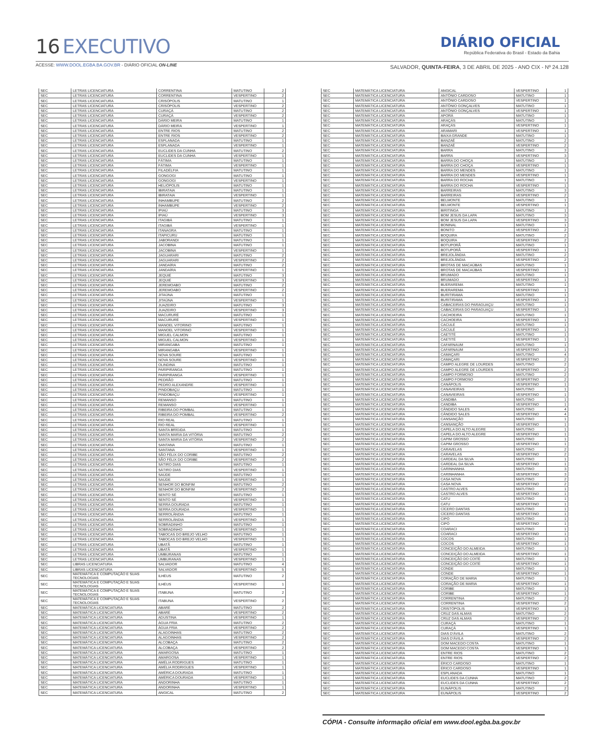16 EXECUTIVO
DIÁRIO OFICIAL
República Federativa do Brasil - Estado da Bahia
ACESSE: WWW.DOOL.EGBA.BA.GOV.BR - DIÁRIO OFICIAL ON-LINE
SALVADOR, QUINTA-FEIRA, 3 DE ABRIL DE 2025 - ANO CIX - Nº 24.128
| SEC | LETRAS LICENCIATURA | CORRENTINA | MATUTINO | 2 |
| SEC | LETRAS LICENCIATURA | CORRENTINA | VESPERTINO | 2 |
| SEC | LETRAS LICENCIATURA | CRISÓPOLIS | MATUTINO | 1 |
| SEC | LETRAS LICENCIATURA | CRISÓPOLIS | VESPERTINO | 2 |
| SEC | LETRAS LICENCIATURA | CURAÇÁ | MATUTINO | 2 |
| SEC | LETRAS LICENCIATURA | CURAÇÁ | VESPERTINO | 2 |
| SEC | LETRAS LICENCIATURA | DÁRIO MEIRA | MATUTINO | 1 |
| SEC | LETRAS LICENCIATURA | DÁRIO MEIRA | VESPERTINO | 1 |
| SEC | LETRAS LICENCIATURA | ENTRE RIOS | MATUTINO | 2 |
| SEC | LETRAS LICENCIATURA | ENTRE RIOS | VESPERTINO | 2 |
| SEC | LETRAS LICENCIATURA | ESPLANADA | MATUTINO | 1 |
| SEC | LETRAS LICENCIATURA | ESPLANADA | VESPERTINO | 1 |
| SEC | LETRAS LICENCIATURA | EUCLIDES DA CUNHA | MATUTINO | 2 |
| SEC | LETRAS LICENCIATURA | EUCLIDES DA CUNHA | VESPERTINO | 1 |
| SEC | LETRAS LICENCIATURA | FÁTIMA | MATUTINO | 1 |
| SEC | LETRAS LICENCIATURA | FÁTIMA | VESPERTINO | 1 |
| SEC | LETRAS LICENCIATURA | FILADÉLFIA | MATUTINO | 1 |
| SEC | LETRAS LICENCIATURA | GONGOGI | MATUTINO | 1 |
| SEC | LETRAS LICENCIATURA | GONGOGI | VESPERTINO | 1 |
| SEC | LETRAS LICENCIATURA | HELIÓPOLIS | MATUTINO | 1 |
| SEC | LETRAS LICENCIATURA | IBIRATAIA | MATUTINO | 1 |
| SEC | LETRAS LICENCIATURA | IBIRATAIA | VESPERTINO | 1 |
| SEC | LETRAS LICENCIATURA | INHAMBUPE | MATUTINO | 2 |
| SEC | LETRAS LICENCIATURA | INHAMBUPE | VESPERTINO | 2 |
| SEC | LETRAS LICENCIATURA | IPIAÚ | MATUTINO | 3 |
| SEC | LETRAS LICENCIATURA | IPIAÚ | VESPERTINO | 3 |
| SEC | LETRAS LICENCIATURA | ITAGIBÁ | MATUTINO | 1 |
| SEC | LETRAS LICENCIATURA | ITAGIBÁ | VESPERTINO | 1 |
| SEC | LETRAS LICENCIATURA | ITANAGRA | MATUTINO | 1 |
| SEC | LETRAS LICENCIATURA | ITAPICURU | MATUTINO | 1 |
| SEC | LETRAS LICENCIATURA | JABORANDI | MATUTINO | 1 |
| SEC | LETRAS LICENCIATURA | JACOBINA | MATUTINO | 1 |
| SEC | LETRAS LICENCIATURA | JACOBINA | VESPERTINO | 1 |
| SEC | LETRAS LICENCIATURA | JAGUARARI | MATUTINO | 2 |
| SEC | LETRAS LICENCIATURA | JAGUARARI | VESPERTINO | 2 |
| SEC | LETRAS LICENCIATURA | JANDAÍRA | MATUTINO | 2 |
| SEC | LETRAS LICENCIATURA | JANDAÍRA | VESPERTINO | 1 |
| SEC | LETRAS LICENCIATURA | JEQUIÉ | MATUTINO | 3 |
| SEC | LETRAS LICENCIATURA | JEQUIÉ | VESPERTINO | 3 |
| SEC | LETRAS LICENCIATURA | JEREMOABO | MATUTINO | 2 |
| SEC | LETRAS LICENCIATURA | JEREMOABO | VESPERTINO | 2 |
| SEC | LETRAS LICENCIATURA | JITAÚNA | MATUTINO | 1 |
| SEC | LETRAS LICENCIATURA | JITAÚNA | VESPERTINO | 1 |
| SEC | LETRAS LICENCIATURA | JUAZEIRO | MATUTINO | 3 |
| SEC | LETRAS LICENCIATURA | JUAZEIRO | VESPERTINO | 3 |
| SEC | LETRAS LICENCIATURA | MACURURÉ | MATUTINO | 1 |
| SEC | LETRAS LICENCIATURA | MACURURÉ | VESPERTINO | 1 |
| SEC | LETRAS LICENCIATURA | MANOEL VITORINO | MATUTINO | 1 |
| SEC | LETRAS LICENCIATURA | MANOEL VITORINO | VESPERTINO | 1 |
| SEC | LETRAS LICENCIATURA | MIGUEL CALMON | MATUTINO | 1 |
| SEC | LETRAS LICENCIATURA | MIGUEL CALMON | VESPERTINO | 1 |
| SEC | LETRAS LICENCIATURA | MIRANGABA | MATUTINO | 1 |
| SEC | LETRAS LICENCIATURA | MIRANGABA | VESPERTINO | 1 |
| SEC | LETRAS LICENCIATURA | NOVA SOURE | MATUTINO | 1 |
| SEC | LETRAS LICENCIATURA | NOVA SOURE | VESPERTINO | 1 |
| SEC | LETRAS LICENCIATURA | OLINDINA | MATUTINO | 1 |
| SEC | LETRAS LICENCIATURA | PARIPIRANGA | MATUTINO | 1 |
| SEC | LETRAS LICENCIATURA | PARIPIRANGA | VESPERTINO | 1 |
| SEC | LETRAS LICENCIATURA | PEDRÃO | MATUTINO | 1 |
| SEC | LETRAS LICENCIATURA | PEDRO ALEXANDRE | VESPERTINO | 1 |
| SEC | LETRAS LICENCIATURA | PINDOBAÇU | MATUTINO | 1 |
| SEC | LETRAS LICENCIATURA | PINDOBAÇU | VESPERTINO | 1 |
| SEC | LETRAS LICENCIATURA | REMANSO | MATUTINO | 1 |
| SEC | LETRAS LICENCIATURA | REMANSO | VESPERTINO | 1 |
| SEC | LETRAS LICENCIATURA | RIBEIRA DO POMBAL | MATUTINO | 1 |
| SEC | LETRAS LICENCIATURA | RIBEIRA DO POMBAL | VESPERTINO | 2 |
| SEC | LETRAS LICENCIATURA | RIO REAL | MATUTINO | 1 |
| SEC | LETRAS LICENCIATURA | RIO REAL | VESPERTINO | 1 |
| SEC | LETRAS LICENCIATURA | SANTA BRÍGIDA | MATUTINO | 1 |
| SEC | LETRAS LICENCIATURA | SANTA MARIA DA VITÓRIA | MATUTINO | 2 |
| SEC | LETRAS LICENCIATURA | SANTA MARIA DA VITÓRIA | VESPERTINO | 2 |
| SEC | LETRAS LICENCIATURA | SANTANA | MATUTINO | 1 |
| SEC | LETRAS LICENCIATURA | SANTANA | VESPERTINO | 1 |
| SEC | LETRAS LICENCIATURA | SÃO FÉLIX DO CORIBE | MATUTINO | 2 |
| SEC | LETRAS LICENCIATURA | SÃO FÉLIX DO CORIBE | VESPERTINO | 2 |
| SEC | LETRAS LICENCIATURA | SÁTIRO DIAS | MATUTINO | 1 |
| SEC | LETRAS LICENCIATURA | SÁTIRO DIAS | VESPERTINO | 1 |
| SEC | LETRAS LICENCIATURA | SAÚDE | MATUTINO | 1 |
| SEC | LETRAS LICENCIATURA | SAÚDE | VESPERTINO | 1 |
| SEC | LETRAS LICENCIATURA | SENHOR DO BONFIM | MATUTINO | 2 |
| SEC | LETRAS LICENCIATURA | SENHOR DO BONFIM | VESPERTINO | 2 |
| SEC | LETRAS LICENCIATURA | SENTO SÉ | MATUTINO | 1 |
| SEC | LETRAS LICENCIATURA | SENTO SÉ | VESPERTINO | 1 |
| SEC | LETRAS LICENCIATURA | SERRA DOURADA | MATUTINO | 1 |
| SEC | LETRAS LICENCIATURA | SERRA DOURADA | VESPERTINO | 1 |
| SEC | LETRAS LICENCIATURA | SERROLÂNDIA | MATUTINO | 1 |
| SEC | LETRAS LICENCIATURA | SERROLÂNDIA | VESPERTINO | 1 |
| SEC | LETRAS LICENCIATURA | SOBRADINHO | MATUTINO | 1 |
| SEC | LETRAS LICENCIATURA | SOBRADINHO | VESPERTINO | 1 |
| SEC | LETRAS LICENCIATURA | TABOCAS DO BREJO VELHO | MATUTINO | 1 |
| SEC | LETRAS LICENCIATURA | TABOCAS DO BREJO VELHO | VESPERTINO | 1 |
| SEC | LETRAS LICENCIATURA | UBATÃ | MATUTINO | 1 |
| SEC | LETRAS LICENCIATURA | UBATÃ | VESPERTINO | 1 |
| SEC | LETRAS LICENCIATURA | UMBURANAS | MATUTINO | 1 |
| SEC | LETRAS LICENCIATURA | UMBURANAS | VESPERTINO | 1 |
| SEC | LIBRAS LICENCIATURA | SALVADOR | MATUTINO | 4 |
| SEC | LIBRAS LICENCIATURA | SALVADOR | VESPERTINO | 5 |
| SEC | MATEMÁTICA E COMPUTAÇÃO E SUAS TECNOLOGIAS | ILHÉUS | MATUTINO | 2 |
| SEC | MATEMÁTICA E COMPUTAÇÃO E SUAS TECNOLOGIAS | ILHÉUS | VESPERTINO | 1 |
| SEC | MATEMÁTICA E COMPUTAÇÃO E SUAS TECNOLOGIAS | ITABUNA | MATUTINO | 2 |
| SEC | MATEMÁTICA E COMPUTAÇÃO E SUAS TECNOLOGIAS | ITABUNA | VESPERTINO | 2 |
| SEC | MATEMÁTICA LICENCIATURA | ABARÉ | MATUTINO | 2 |
| SEC | MATEMÁTICA LICENCIATURA | ABARÉ | VESPERTINO | 2 |
| SEC | MATEMÁTICA LICENCIATURA | ADUSTINA | VESPERTINO | 1 |
| SEC | MATEMÁTICA LICENCIATURA | ÁGUA FRIA | MATUTINO | 2 |
| SEC | MATEMÁTICA LICENCIATURA | ÁGUA FRIA | VESPERTINO | 2 |
| SEC | MATEMÁTICA LICENCIATURA | ALAGOINHAS | MATUTINO | 2 |
| SEC | MATEMÁTICA LICENCIATURA | ALAGOINHAS | VESPERTINO | 2 |
| SEC | MATEMÁTICA LICENCIATURA | ALCOBAÇA | MATUTINO | 2 |
| SEC | MATEMÁTICA LICENCIATURA | ALCOBAÇA | VESPERTINO | 2 |
| SEC | MATEMÁTICA LICENCIATURA | AMARGOSA | MATUTINO | 1 |
| SEC | MATEMÁTICA LICENCIATURA | AMARGOSA | VESPERTINO | 1 |
| SEC | MATEMÁTICA LICENCIATURA | AMÉLIA RODRIGUES | MATUTINO | 1 |
| SEC | MATEMÁTICA LICENCIATURA | AMÉLIA RODRIGUES | VESPERTINO | 1 |
| SEC | MATEMÁTICA LICENCIATURA | AMÉRICA DOURADA | MATUTINO | 1 |
| SEC | MATEMÁTICA LICENCIATURA | AMÉRICA DOURADA | VESPERTINO | 1 |
| SEC | MATEMÁTICA LICENCIATURA | ANDORINHA | MATUTINO | 1 |
| SEC | MATEMÁTICA LICENCIATURA | ANDORINHA | VESPERTINO | 1 |
| SEC | MATEMÁTICA LICENCIATURA | ANGICAL | MATUTINO | 2 |
| SEC | MATEMÁTICA LICENCIATURA | ANGICAL | VESPERTINO | 1 |
| SEC | MATEMÁTICA LICENCIATURA | ANTÔNIO CARDOSO | MATUTINO | 1 |
| SEC | MATEMÁTICA LICENCIATURA | ANTÔNIO CARDOSO | VESPERTINO | 1 |
| SEC | MATEMÁTICA LICENCIATURA | ANTÔNIO GONÇALVES | MATUTINO | 1 |
| SEC | MATEMÁTICA LICENCIATURA | ANTÔNIO GONÇALVES | VESPERTINO | 1 |
| SEC | MATEMÁTICA LICENCIATURA | APORÁ | MATUTINO | 1 |
| SEC | MATEMÁTICA LICENCIATURA | ARAÇÁS | MATUTINO | 1 |
| SEC | MATEMÁTICA LICENCIATURA | ARAÇÁS | VESPERTINO | 1 |
| SEC | MATEMÁTICA LICENCIATURA | ARAMARI | VESPERTINO | 1 |
| SEC | MATEMÁTICA LICENCIATURA | BAIXA GRANDE | MATUTINO | 1 |
| SEC | MATEMÁTICA LICENCIATURA | BANZAÊ | MATUTINO | 2 |
| SEC | MATEMÁTICA LICENCIATURA | BANZAÊ | VESPERTINO | 2 |
| SEC | MATEMÁTICA LICENCIATURA | BARRA | MATUTINO | 3 |
| SEC | MATEMÁTICA LICENCIATURA | BARRA | VESPERTINO | 3 |
| SEC | MATEMÁTICA LICENCIATURA | BARRA DO CHOÇA | MATUTINO | 1 |
| SEC | MATEMÁTICA LICENCIATURA | BARRA DO CHOÇA | VESPERTINO | 1 |
| SEC | MATEMÁTICA LICENCIATURA | BARRA DO MENDES | MATUTINO | 1 |
| SEC | MATEMÁTICA LICENCIATURA | BARRA DO MENDES | VESPERTINO | 1 |
| SEC | MATEMÁTICA LICENCIATURA | BARRA DO ROCHA | MATUTINO | 1 |
| SEC | MATEMÁTICA LICENCIATURA | BARRA DO ROCHA | VESPERTINO | 1 |
| SEC | MATEMÁTICA LICENCIATURA | BARREIRAS | MATUTINO | 3 |
| SEC | MATEMÁTICA LICENCIATURA | BARREIRAS | VESPERTINO | 2 |
| SEC | MATEMÁTICA LICENCIATURA | BELMONTE | MATUTINO | 1 |
| SEC | MATEMÁTICA LICENCIATURA | BELMONTE | VESPERTINO | 1 |
| SEC | MATEMÁTICA LICENCIATURA | BIRITINGA | MATUTINO | 1 |
| SEC | MATEMÁTICA LICENCIATURA | BOM JESUS DA LAPA | MATUTINO | 3 |
| SEC | MATEMÁTICA LICENCIATURA | BOM JESUS DA LAPA | VESPERTINO | 3 |
| SEC | MATEMÁTICA LICENCIATURA | BONINAL | MATUTINO | 1 |
| SEC | MATEMÁTICA LICENCIATURA | BONITO | VESPERTINO | 2 |
| SEC | MATEMÁTICA LICENCIATURA | BOQUIRA | MATUTINO | 2 |
| SEC | MATEMÁTICA LICENCIATURA | BOQUIRA | VESPERTINO | 2 |
| SEC | MATEMÁTICA LICENCIATURA | BOTUPORÃ | MATUTINO | 1 |
| SEC | MATEMÁTICA LICENCIATURA | BOTUPORÃ | VESPERTINO | 1 |
| SEC | MATEMÁTICA LICENCIATURA | BREJOLÂNDIA | MATUTINO | 2 |
| SEC | MATEMÁTICA LICENCIATURA | BREJOLÂNDIA | VESPERTINO | 2 |
| SEC | MATEMÁTICA LICENCIATURA | BROTAS DE MACAÚBAS | MATUTINO | 1 |
| SEC | MATEMÁTICA LICENCIATURA | BROTAS DE MACAÚBAS | VESPERTINO | 1 |
| SEC | MATEMÁTICA LICENCIATURA | BRUMADO | MATUTINO | 1 |
| SEC | MATEMÁTICA LICENCIATURA | BRUMADO | VESPERTINO | 1 |
| SEC | MATEMÁTICA LICENCIATURA | BUERAREMA | MATUTINO | 1 |
| SEC | MATEMÁTICA LICENCIATURA | BUERAREMA | VESPERTINO | 1 |
| SEC | MATEMÁTICA LICENCIATURA | BURITIRAMA | MATUTINO | 1 |
| SEC | MATEMÁTICA LICENCIATURA | BURITIRAMA | VESPERTINO | 1 |
| SEC | MATEMÁTICA LICENCIATURA | CABACEIRAS DO PARAGUAÇU | MATUTINO | 1 |
| SEC | MATEMÁTICA LICENCIATURA | CABACEIRAS DO PARAGUAÇU | VESPERTINO | 1 |
| SEC | MATEMÁTICA LICENCIATURA | CACHOEIRA | MATUTINO | 1 |
| SEC | MATEMÁTICA LICENCIATURA | CACHOEIRA | VESPERTINO | 1 |
| SEC | MATEMÁTICA LICENCIATURA | CACULÉ | MATUTINO | 1 |
| SEC | MATEMÁTICA LICENCIATURA | CACULÉ | VESPERTINO | 1 |
| SEC | MATEMÁTICA LICENCIATURA | CAETITÉ | MATUTINO | 1 |
| SEC | MATEMÁTICA LICENCIATURA | CAETITÉ | VESPERTINO | 1 |
| SEC | MATEMÁTICA LICENCIATURA | CAFARNAUM | MATUTINO | 1 |
| SEC | MATEMÁTICA LICENCIATURA | CAFARNAUM | VESPERTINO | 1 |
| SEC | MATEMÁTICA LICENCIATURA | CAMAÇARI | MATUTINO | 4 |
| SEC | MATEMÁTICA LICENCIATURA | CAMAÇARI | VESPERTINO | 2 |
| SEC | MATEMÁTICA LICENCIATURA | CAMPO ALEGRE DE LOURDES | MATUTINO | 2 |
| SEC | MATEMÁTICA LICENCIATURA | CAMPO ALEGRE DE LOURDES | VESPERTINO | 2 |
| SEC | MATEMÁTICA LICENCIATURA | CAMPO FORMOSO | MATUTINO | 2 |
| SEC | MATEMÁTICA LICENCIATURA | CAMPO FORMOSO | VESPERTINO | 2 |
| SEC | MATEMÁTICA LICENCIATURA | CANÁPOLIS | VESPERTINO | 1 |
| SEC | MATEMÁTICA LICENCIATURA | CANAVIEIRAS | MATUTINO | 1 |
| SEC | MATEMÁTICA LICENCIATURA | CANAVIEIRAS | VESPERTINO | 1 |
| SEC | MATEMÁTICA LICENCIATURA | CANDIBA | MATUTINO | 1 |
| SEC | MATEMÁTICA LICENCIATURA | CANDIBA | VESPERTINO | 1 |
| SEC | MATEMÁTICA LICENCIATURA | CÂNDIDO SALES | MATUTINO | 4 |
| SEC | MATEMÁTICA LICENCIATURA | CÂNDIDO SALES | VESPERTINO | 4 |
| SEC | MATEMÁTICA LICENCIATURA | CANSANÇÃO | MATUTINO | 1 |
| SEC | MATEMÁTICA LICENCIATURA | CANSANÇÃO | VESPERTINO | 1 |
| SEC | MATEMÁTICA LICENCIATURA | CAPELA DO ALTO ALEGRE | MATUTINO | 1 |
| SEC | MATEMÁTICA LICENCIATURA | CAPELA DO ALTO ALEGRE | VESPERTINO | 1 |
| SEC | MATEMÁTICA LICENCIATURA | CAPIM GROSSO | MATUTINO | 1 |
| SEC | MATEMÁTICA LICENCIATURA | CAPIM GROSSO | VESPERTINO | 1 |
| SEC | MATEMÁTICA LICENCIATURA | CARAVELAS | MATUTINO | 2 |
| SEC | MATEMÁTICA LICENCIATURA | CARAVELAS | VESPERTINO | 2 |
| SEC | MATEMÁTICA LICENCIATURA | CARDEAL DA SILVA | MATUTINO | 1 |
| SEC | MATEMÁTICA LICENCIATURA | CARDEAL DA SILVA | VESPERTINO | 1 |
| SEC | MATEMÁTICA LICENCIATURA | CARINHANHA | MATUTINO | 3 |
| SEC | MATEMÁTICA LICENCIATURA | CARINHANHA | VESPERTINO | 3 |
| SEC | MATEMÁTICA LICENCIATURA | CASA NOVA | MATUTINO | 2 |
| SEC | MATEMÁTICA LICENCIATURA | CASA NOVA | VESPERTINO | 2 |
| SEC | MATEMÁTICA LICENCIATURA | CASTRO ALVES | MATUTINO | 1 |
| SEC | MATEMÁTICA LICENCIATURA | CASTRO ALVES | VESPERTINO | 1 |
| SEC | MATEMÁTICA LICENCIATURA | CATU | MATUTINO | 1 |
| SEC | MATEMÁTICA LICENCIATURA | CATU | VESPERTINO | 1 |
| SEC | MATEMÁTICA LICENCIATURA | CÍCERO DANTAS | MATUTINO | 1 |
| SEC | MATEMÁTICA LICENCIATURA | CÍCERO DANTAS | VESPERTINO | 1 |
| SEC | MATEMÁTICA LICENCIATURA | CIPÓ | MATUTINO | 1 |
| SEC | MATEMÁTICA LICENCIATURA | CIPÓ | VESPERTINO | 1 |
| SEC | MATEMÁTICA LICENCIATURA | COARACI | MATUTINO | 1 |
| SEC | MATEMÁTICA LICENCIATURA | COARACI | VESPERTINO | 1 |
| SEC | MATEMÁTICA LICENCIATURA | COCOS | MATUTINO | 1 |
| SEC | MATEMÁTICA LICENCIATURA | COCOS | VESPERTINO | 1 |
| SEC | MATEMÁTICA LICENCIATURA | CONCEIÇÃO DO ALMEIDA | MATUTINO | 1 |
| SEC | MATEMÁTICA LICENCIATURA | CONCEIÇÃO DO ALMEIDA | VESPERTINO | 1 |
| SEC | MATEMÁTICA LICENCIATURA | CONCEIÇÃO DO COITÉ | MATUTINO | 1 |
| SEC | MATEMÁTICA LICENCIATURA | CONCEIÇÃO DO COITÉ | VESPERTINO | 1 |
| SEC | MATEMÁTICA LICENCIATURA | CONDE | MATUTINO | 1 |
| SEC | MATEMÁTICA LICENCIATURA | CONDE | VESPERTINO | 1 |
| SEC | MATEMÁTICA LICENCIATURA | CORAÇÃO DE MARIA | MATUTINO | 1 |
| SEC | MATEMÁTICA LICENCIATURA | CORAÇÃO DE MARIA | VESPERTINO | 1 |
| SEC | MATEMÁTICA LICENCIATURA | CORIBE | MATUTINO | 1 |
| SEC | MATEMÁTICA LICENCIATURA | CORIBE | VESPERTINO | 1 |
| SEC | MATEMÁTICA LICENCIATURA | CORRENTINA | MATUTINO | 2 |
| SEC | MATEMÁTICA LICENCIATURA | CORRENTINA | VESPERTINO | 2 |
| SEC | MATEMÁTICA LICENCIATURA | CRISTÓPOLIS | VESPERTINO | 1 |
| SEC | MATEMÁTICA LICENCIATURA | CRUZ DAS ALMAS | MATUTINO | 2 |
| SEC | MATEMÁTICA LICENCIATURA | CRUZ DAS ALMAS | VESPERTINO | 2 |
| SEC | MATEMÁTICA LICENCIATURA | CURAÇÁ | MATUTINO | 1 |
| SEC | MATEMÁTICA LICENCIATURA | CURAÇÁ | VESPERTINO | 1 |
| SEC | MATEMÁTICA LICENCIATURA | DIAS D'ÁVILA | MATUTINO | 2 |
| SEC | MATEMÁTICA LICENCIATURA | DIAS D'ÁVILA | VESPERTINO | 2 |
| SEC | MATEMÁTICA LICENCIATURA | DOM MACEDO COSTA | MATUTINO | 1 |
| SEC | MATEMÁTICA LICENCIATURA | DOM MACEDO COSTA | VESPERTINO | 1 |
| SEC | MATEMÁTICA LICENCIATURA | ENTRE RIOS | MATUTINO | 2 |
| SEC | MATEMÁTICA LICENCIATURA | ENTRE RIOS | VESPERTINO | 2 |
| SEC | MATEMÁTICA LICENCIATURA | ÉRICO CARDOSO | MATUTINO | 1 |
| SEC | MATEMÁTICA LICENCIATURA | ÉRICO CARDOSO | VESPERTINO | 1 |
| SEC | MATEMÁTICA LICENCIATURA | ESPLANADA | MATUTINO | 1 |
| SEC | MATEMÁTICA LICENCIATURA | EUCLIDES DA CUNHA | MATUTINO | 2 |
| SEC | MATEMÁTICA LICENCIATURA | EUCLIDES DA CUNHA | VESPERTINO | 2 |
| SEC | MATEMÁTICA LICENCIATURA | EUNÁPOLIS | MATUTINO | 2 |
| SEC | MATEMÁTICA LICENCIATURA | EUNÁPOLIS | VESPERTINO | 2 |
CÓPIA - Consulte informação oficial em www.dool.egba.ba.gov.br